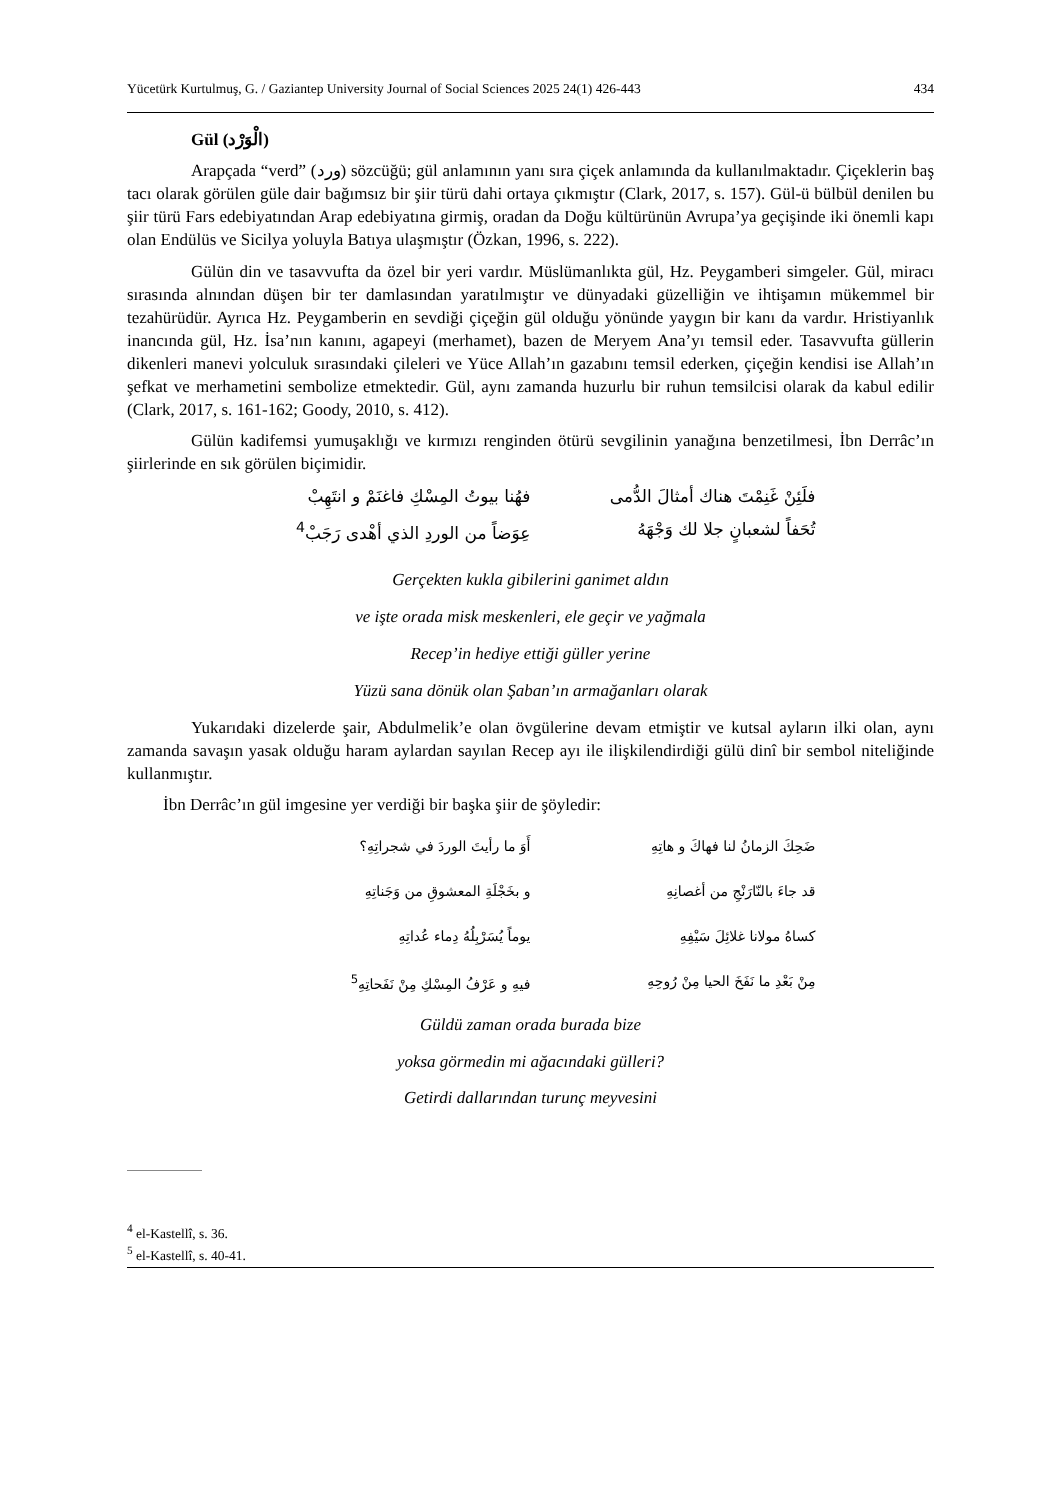Yücetürk Kurtulmuş, G. / Gaziantep University Journal of Social Sciences 2025 24(1) 426-443 434
Gül (الْوَرْد)
Arapçada “verd” (ورد) sözcüğü; gül anlamının yanı sıra çiçek anlamında da kullanılmaktadır. Çiçeklerin baş tacı olarak görülen güle dair bağımsız bir şiir türü dahi ortaya çıkmıştır (Clark, 2017, s. 157). Gül-ü bülbül denilen bu şiir türü Fars edebiyatından Arap edebiyatına girmiş, oradan da Doğu kültürünün Avrupa’ya geçişinde iki önemli kapı olan Endülüs ve Sicilya yoluyla Batıya ulaşmıştır (Özkan, 1996, s. 222).
Gülün din ve tasavvufta da özel bir yeri vardır. Müslümanlıkta gül, Hz. Peygamberi simgeler. Gül, miracı sırasında alnından düşen bir ter damlasından yaratılmıştır ve dünyadaki güzelliğin ve ihtişamın mükemmel bir tezahürüdür. Ayrıca Hz. Peygamberin en sevdiği çiçeğin gül olduğu yönünde yaygın bir kanı da vardır. Hristiyanlık inancında gül, Hz. İsa’nın kanını, agapeyi (merhamet), bazen de Meryem Ana’yı temsil eder. Tasavvufta güllerin dikenleri manevi yolculuk sırasındaki çileleri ve Yüce Allah’ın gazabını temsil ederken, çiçeğin kendisi ise Allah’ın şefkat ve merhametini sembolize etmektedir. Gül, aynı zamanda huzurlu bir ruhun temsilcisi olarak da kabul edilir (Clark, 2017, s. 161-162; Goody, 2010, s. 412).
Gülün kadifemsi yumuşaklığı ve kırmızı renginden ötürü sevgilinin yanağına benzetilmesi, İbn Derrâc’ın şiirlerinde en sık görülen biçimidir.
فلَئِنْ غَنِمْتَ هناك أمثالَ الدُّمى
فهُنا بيوتُ المِسْكِ فاغنَمْ و انتَهِبْ
تُحَفاً لشعبانٍ جلا لك وَجْهَهُ
عِوَضاً من الوردِ الذي أهْدى رَجَبْ<sup>4</sup>
Gerçekten kukla gibilerini ganimet aldın
ve işte orada misk meskenleri, ele geçir ve yağmala
Recep’in hediye ettiği güller yerine
Yüzü sana dönük olan Şaban’ın armağanları olarak
Yukarıdaki dizelerde şair, Abdulmelik’e olan övgülerine devam etmiştir ve kutsal ayların ilki olan, aynı zamanda savaşın yasak olduğu haram aylardan sayılan Recep ayı ile ilişkilendirdiği gülü dinî bir sembol niteliğinde kullanmıştır.
İbn Derrâc’ın gül imgesine yer verdiği bir başka şiir de şöyledir:
ضَحِكَ الزمانُ لنا فهاكَ و هاتِهِ
أَوَ ما رأيتَ الوردَ في شجراتِهِ؟
قد جاءَ بالنّارَنْجِ من أغصانِهِ
و بخَجْلَةِ المعشوقِ من وَجَناتِهِ
كساهُ مولانا غلائِلَ سَيْفِهِ
يوماً يُسَرْبِلُهُ دِماء عُداتِهِ
مِنْ بَعْدِ ما نَفَخَ الحيا مِنْ رُوحِهِ
فيهِ و عَرْفُ المِسْكِ مِنْ نَفَحاتِهِ<sup>5</sup>
Güldü zaman orada burada bize
yoksa görmedin mi ağacındaki gülleri?
Getirdi dallarından turunç meyvesini
<sup>4</sup> el-Kastellî, s. 36.
<sup>5</sup> el-Kastellî, s. 40-41.